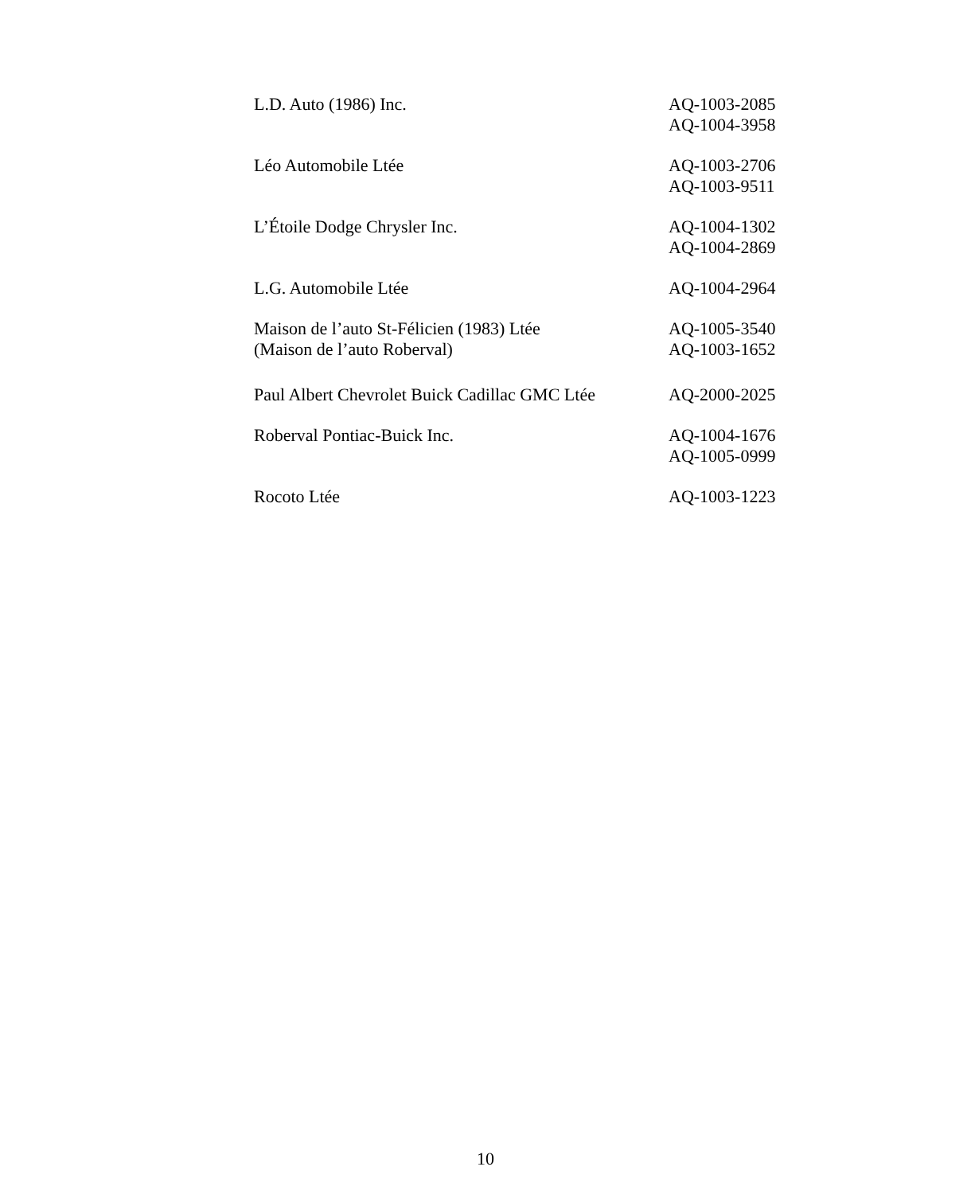| L.D. Auto (1986) Inc. | AQ-1003-2085 AQ-1004-3958 |
| Léo Automobile Ltée | AQ-1003-2706 AQ-1003-9511 |
| L’Étoile Dodge Chrysler Inc. | AQ-1004-1302 AQ-1004-2869 |
| L.G. Automobile Ltée | AQ-1004-2964 |
| Maison de l’auto St-Félicien (1983) Ltée (Maison de l’auto Roberval) | AQ-1005-3540 AQ-1003-1652 |
| Paul Albert Chevrolet Buick Cadillac GMC Ltée | AQ-2000-2025 |
| Roberval Pontiac-Buick Inc. | AQ-1004-1676 AQ-1005-0999 |
| Rocoto Ltée | AQ-1003-1223 |
10